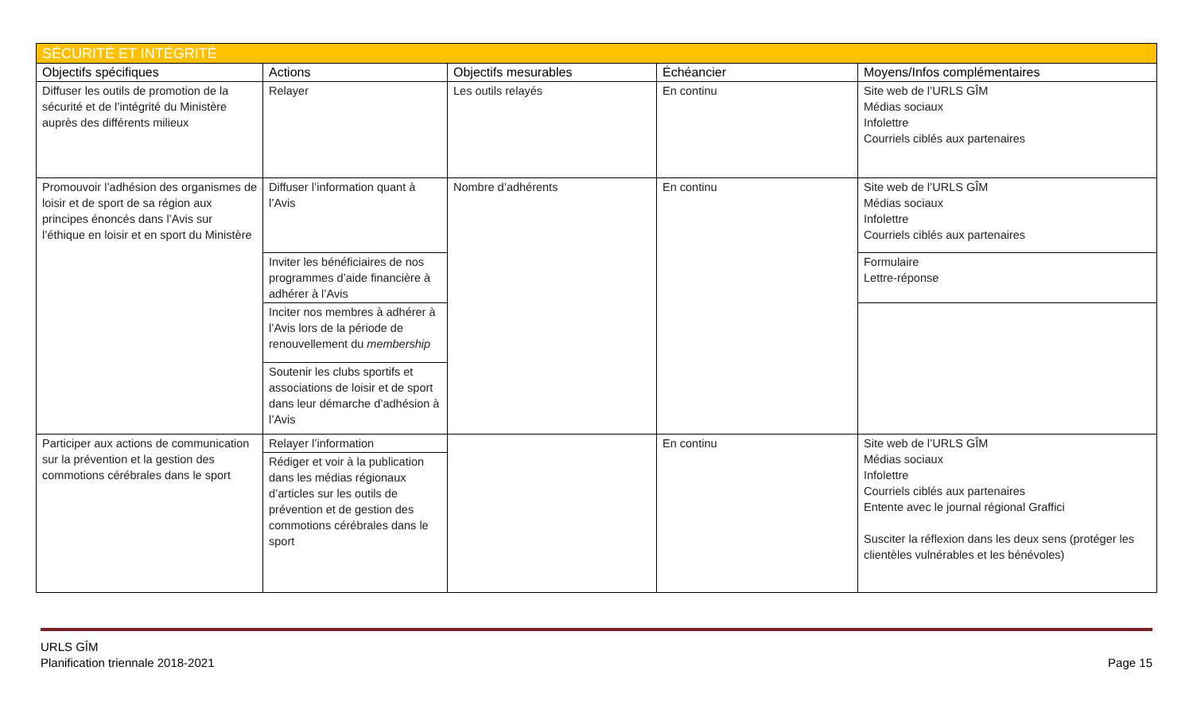| SÉCURITÉ ET INTÉGRITÉ | | | | |
| Objectifs spécifiques | Actions | Objectifs mesurables | Échéancier | Moyens/Infos complémentaires |
| Diffuser les outils de promotion de la sécurité et de l’intégrité du Ministère auprès des différents milieux | Relayer | Les outils relayés | En continu | Site web de l’URLS GÎM Médias sociaux Infolettre Courriels ciblés aux partenaires |
| Promouvoir l’adhésion des organismes de loisir et de sport de sa région aux principes énoncés dans l’Avis sur l’éthique en loisir et en sport du Ministère | Diffuser l’information quant à l’Avis | Nombre d’adhérents | En continu | Site web de l’URLS GÎM Médias sociaux Infolettre Courriels ciblés aux partenaires |
| | Inviter les bénéficiaires de nos programmes d’aide financière à adhérer à l’Avis | | | Formulaire Lettre-réponse |
| | Inciter nos membres à adhérer à l’Avis lors de la période de renouvellement du membership | | | |
| | Soutenir les clubs sportifs et associations de loisir et de sport dans leur démarche d’adhésion à l’Avis | | | |
| Participer aux actions de communication sur la prévention et la gestion des commotions cérébrales dans le sport | Relayer l’information | | En continu | Site web de l’URLS GÎM Médias sociaux Infolettre Courriels ciblés aux partenaires Entente avec le journal régional Graffici Susciter la réflexion dans les deux sens (protéger les clientèles vulnérables et les bénévoles) |
| | Rédiger et voir à la publication dans les médias régionaux d’articles sur les outils de prévention et de gestion des commotions cérébrales dans le sport | | | |
URLS GÎM
Planification triennale 2018-2021 Page 15